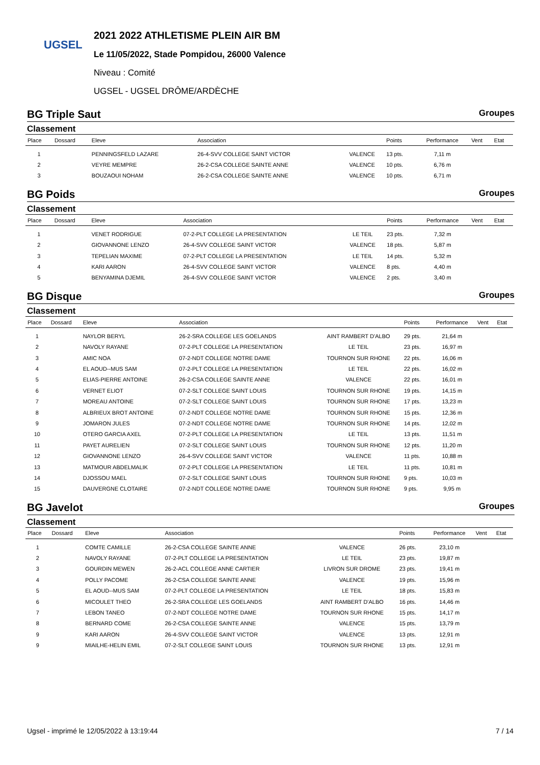UGSEL
2021 2022 ATHLETISME PLEIN AIR BM
Le 11/05/2022, Stade Pompidou, 26000 Valence
Niveau : Comité
UGSEL - UGSEL DRÔME/ARDÈCHE
BG Triple Saut Groupes
Classement
| Place | Dossard | Eleve | Association | | Points | Performance | Vent | Etat |
| --- | --- | --- | --- | --- | --- | --- | --- | --- |
| 1 | | PENNINGSFELD LAZARE | 26-4-SVV COLLEGE SAINT VICTOR | VALENCE | 13 pts. | 7,11 m | | |
| 2 | | VEYRE MEMPRE | 26-2-CSA COLLEGE SAINTE ANNE | VALENCE | 10 pts. | 6,76 m | | |
| 3 | | BOUZAOUI NOHAM | 26-2-CSA COLLEGE SAINTE ANNE | VALENCE | 10 pts. | 6,71 m | | |
BG Poids Groupes
Classement
| Place | Dossard | Eleve | Association | | Points | Performance | Vent | Etat |
| --- | --- | --- | --- | --- | --- | --- | --- | --- |
| 1 | | VENET RODRIGUE | 07-2-PLT COLLEGE LA PRESENTATION | LE TEIL | 23 pts. | 7,32 m | | |
| 2 | | GIOVANNONE LENZO | 26-4-SVV COLLEGE SAINT VICTOR | VALENCE | 18 pts. | 5,87 m | | |
| 3 | | TEPELIAN MAXIME | 07-2-PLT COLLEGE LA PRESENTATION | LE TEIL | 14 pts. | 5,32 m | | |
| 4 | | KARI AARON | 26-4-SVV COLLEGE SAINT VICTOR | VALENCE | 8 pts. | 4,40 m | | |
| 5 | | BENYAMINA DJEMIL | 26-4-SVV COLLEGE SAINT VICTOR | VALENCE | 2 pts. | 3,40 m | | |
BG Disque Groupes
Classement
| Place | Dossard | Eleve | Association | | Points | Performance | Vent | Etat |
| --- | --- | --- | --- | --- | --- | --- | --- | --- |
| 1 | | NAYLOR BERYL | 26-2-SRA COLLEGE LES GOELANDS | AINT RAMBERT D'ALBO | 29 pts. | 21,64 m | | |
| 2 | | NAVOLY RAYANE | 07-2-PLT COLLEGE LA PRESENTATION | LE TEIL | 23 pts. | 16,97 m | | |
| 3 | | AMIC NOA | 07-2-NDT COLLEGE NOTRE DAME | TOURNON SUR RHONE | 22 pts. | 16,06 m | | |
| 4 | | EL AOUD--MUS SAM | 07-2-PLT COLLEGE LA PRESENTATION | LE TEIL | 22 pts. | 16,02 m | | |
| 5 | | ELIAS-PIERRE ANTOINE | 26-2-CSA COLLEGE SAINTE ANNE | VALENCE | 22 pts. | 16,01 m | | |
| 6 | | VERNET ELIOT | 07-2-SLT COLLEGE SAINT LOUIS | TOURNON SUR RHONE | 19 pts. | 14,15 m | | |
| 7 | | MOREAU ANTOINE | 07-2-SLT COLLEGE SAINT LOUIS | TOURNON SUR RHONE | 17 pts. | 13,23 m | | |
| 8 | | ALBRIEUX BROT ANTOINE | 07-2-NDT COLLEGE NOTRE DAME | TOURNON SUR RHONE | 15 pts. | 12,36 m | | |
| 9 | | JOMARON JULES | 07-2-NDT COLLEGE NOTRE DAME | TOURNON SUR RHONE | 14 pts. | 12,02 m | | |
| 10 | | OTERO GARCIA AXEL | 07-2-PLT COLLEGE LA PRESENTATION | LE TEIL | 13 pts. | 11,51 m | | |
| 11 | | PAYET AURELIEN | 07-2-SLT COLLEGE SAINT LOUIS | TOURNON SUR RHONE | 12 pts. | 11,20 m | | |
| 12 | | GIOVANNONE LENZO | 26-4-SVV COLLEGE SAINT VICTOR | VALENCE | 11 pts. | 10,88 m | | |
| 13 | | MATMOUR ABDELMALIK | 07-2-PLT COLLEGE LA PRESENTATION | LE TEIL | 11 pts. | 10,81 m | | |
| 14 | | DJOSSOU MAEL | 07-2-SLT COLLEGE SAINT LOUIS | TOURNON SUR RHONE | 9 pts. | 10,03 m | | |
| 15 | | DAUVERGNE CLOTAIRE | 07-2-NDT COLLEGE NOTRE DAME | TOURNON SUR RHONE | 9 pts. | 9,95 m | | |
BG Javelot Groupes
Classement
| Place | Dossard | Eleve | Association | | Points | Performance | Vent | Etat |
| --- | --- | --- | --- | --- | --- | --- | --- | --- |
| 1 | | COMTE CAMILLE | 26-2-CSA COLLEGE SAINTE ANNE | VALENCE | 26 pts. | 23,10 m | | |
| 2 | | NAVOLY RAYANE | 07-2-PLT COLLEGE LA PRESENTATION | LE TEIL | 23 pts. | 19,87 m | | |
| 3 | | GOURDIN MEWEN | 26-2-ACL COLLEGE ANNE CARTIER | LIVRON SUR DROME | 23 pts. | 19,41 m | | |
| 4 | | POLLY PACOME | 26-2-CSA COLLEGE SAINTE ANNE | VALENCE | 19 pts. | 15,96 m | | |
| 5 | | EL AOUD--MUS SAM | 07-2-PLT COLLEGE LA PRESENTATION | LE TEIL | 18 pts. | 15,83 m | | |
| 6 | | MICOULET THEO | 26-2-SRA COLLEGE LES GOELANDS | AINT RAMBERT D'ALBO | 16 pts. | 14,46 m | | |
| 7 | | LEBON TANEO | 07-2-NDT COLLEGE NOTRE DAME | TOURNON SUR RHONE | 15 pts. | 14,17 m | | |
| 8 | | BERNARD COME | 26-2-CSA COLLEGE SAINTE ANNE | VALENCE | 15 pts. | 13,79 m | | |
| 9 | | KARI AARON | 26-4-SVV COLLEGE SAINT VICTOR | VALENCE | 13 pts. | 12,91 m | | |
| 9 | | MIAILHE-HELIN EMIL | 07-2-SLT COLLEGE SAINT LOUIS | TOURNON SUR RHONE | 13 pts. | 12,91 m | | |
Ugsel - imprimé le 12/05/2022 à 13:19:44 7 / 14